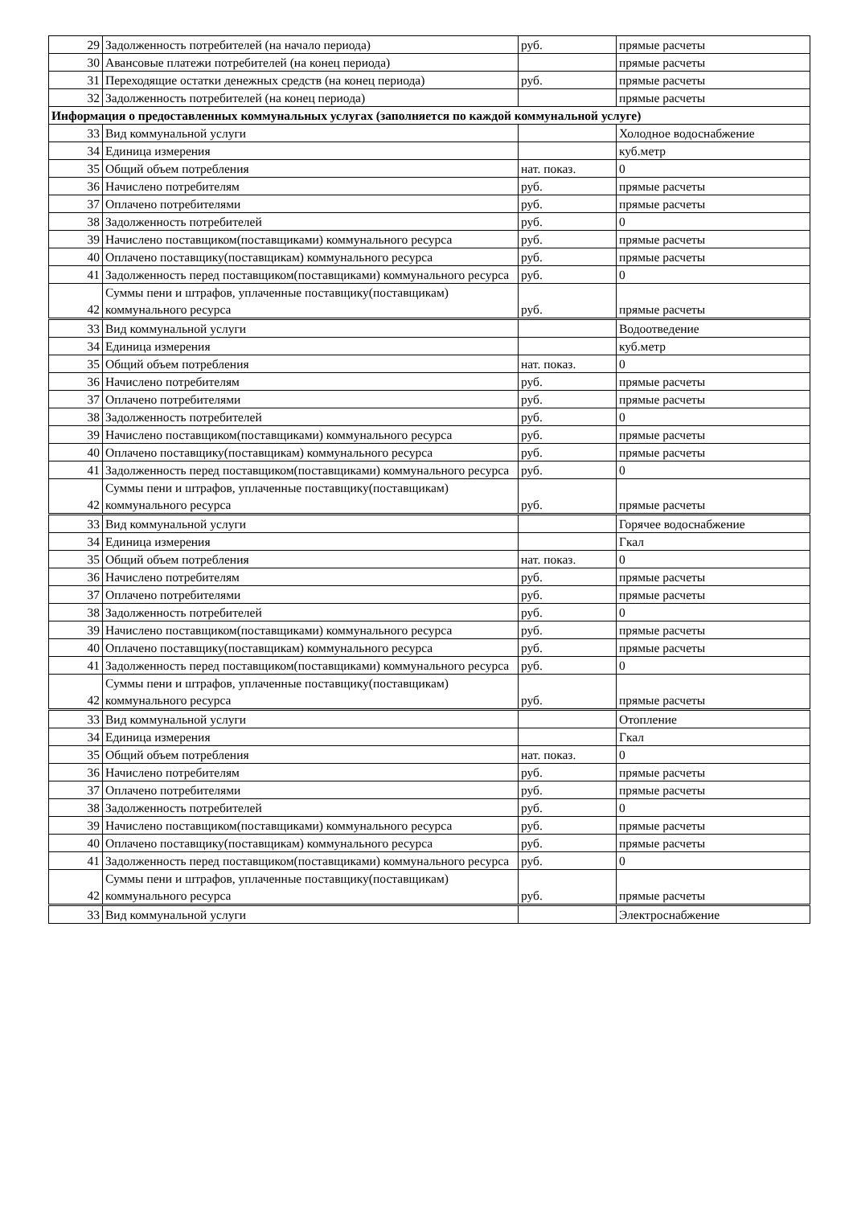| 29 | Задолженность потребителей (на начало периода) | руб. | прямые расчеты |
| 30 | Авансовые платежи потребителей (на конец периода) | | прямые расчеты |
| 31 | Переходящие остатки денежных средств (на конец периода) | руб. | прямые расчеты |
| 32 | Задолженность потребителей (на конец периода) | | прямые расчеты |
| Информация о предоставленных коммунальных услугах (заполняется по каждой коммунальной услуге) | | | |
| 33 | Вид коммунальной услуги | | Холодное водоснабжение |
| 34 | Единица измерения | | куб.метр |
| 35 | Общий объем потребления | нат. показ. | 0 |
| 36 | Начислено потребителям | руб. | прямые расчеты |
| 37 | Оплачено потребителями | руб. | прямые расчеты |
| 38 | Задолженность потребителей | руб. | 0 |
| 39 | Начислено поставщиком(поставщиками) коммунального ресурса | руб. | прямые расчеты |
| 40 | Оплачено поставщику(поставщикам) коммунального ресурса | руб. | прямые расчеты |
| 41 | Задолженность перед поставщиком(поставщиками) коммунального ресурса | руб. | 0 |
| 42 | Суммы пени и штрафов, уплаченные поставщику(поставщикам) коммунального ресурса | руб. | прямые расчеты |
| 33 | Вид коммунальной услуги | | Водоотведение |
| 34 | Единица измерения | | куб.метр |
| 35 | Общий объем потребления | нат. показ. | 0 |
| 36 | Начислено потребителям | руб. | прямые расчеты |
| 37 | Оплачено потребителями | руб. | прямые расчеты |
| 38 | Задолженность потребителей | руб. | 0 |
| 39 | Начислено поставщиком(поставщиками) коммунального ресурса | руб. | прямые расчеты |
| 40 | Оплачено поставщику(поставщикам) коммунального ресурса | руб. | прямые расчеты |
| 41 | Задолженность перед поставщиком(поставщиками) коммунального ресурса | руб. | 0 |
| 42 | Суммы пени и штрафов, уплаченные поставщику(поставщикам) коммунального ресурса | руб. | прямые расчеты |
| 33 | Вид коммунальной услуги | | Горячее водоснабжение |
| 34 | Единица измерения | | Гкал |
| 35 | Общий объем потребления | нат. показ. | 0 |
| 36 | Начислено потребителям | руб. | прямые расчеты |
| 37 | Оплачено потребителями | руб. | прямые расчеты |
| 38 | Задолженность потребителей | руб. | 0 |
| 39 | Начислено поставщиком(поставщиками) коммунального ресурса | руб. | прямые расчеты |
| 40 | Оплачено поставщику(поставщикам) коммунального ресурса | руб. | прямые расчеты |
| 41 | Задолженность перед поставщиком(поставщиками) коммунального ресурса | руб. | 0 |
| 42 | Суммы пени и штрафов, уплаченные поставщику(поставщикам) коммунального ресурса | руб. | прямые расчеты |
| 33 | Вид коммунальной услуги | | Отопление |
| 34 | Единица измерения | | Гкал |
| 35 | Общий объем потребления | нат. показ. | 0 |
| 36 | Начислено потребителям | руб. | прямые расчеты |
| 37 | Оплачено потребителями | руб. | прямые расчеты |
| 38 | Задолженность потребителей | руб. | 0 |
| 39 | Начислено поставщиком(поставщиками) коммунального ресурса | руб. | прямые расчеты |
| 40 | Оплачено поставщику(поставщикам) коммунального ресурса | руб. | прямые расчеты |
| 41 | Задолженность перед поставщиком(поставщиками) коммунального ресурса | руб. | 0 |
| 42 | Суммы пени и штрафов, уплаченные поставщику(поставщикам) коммунального ресурса | руб. | прямые расчеты |
| 33 | Вид коммунальной услуги | | Электроснабжение |